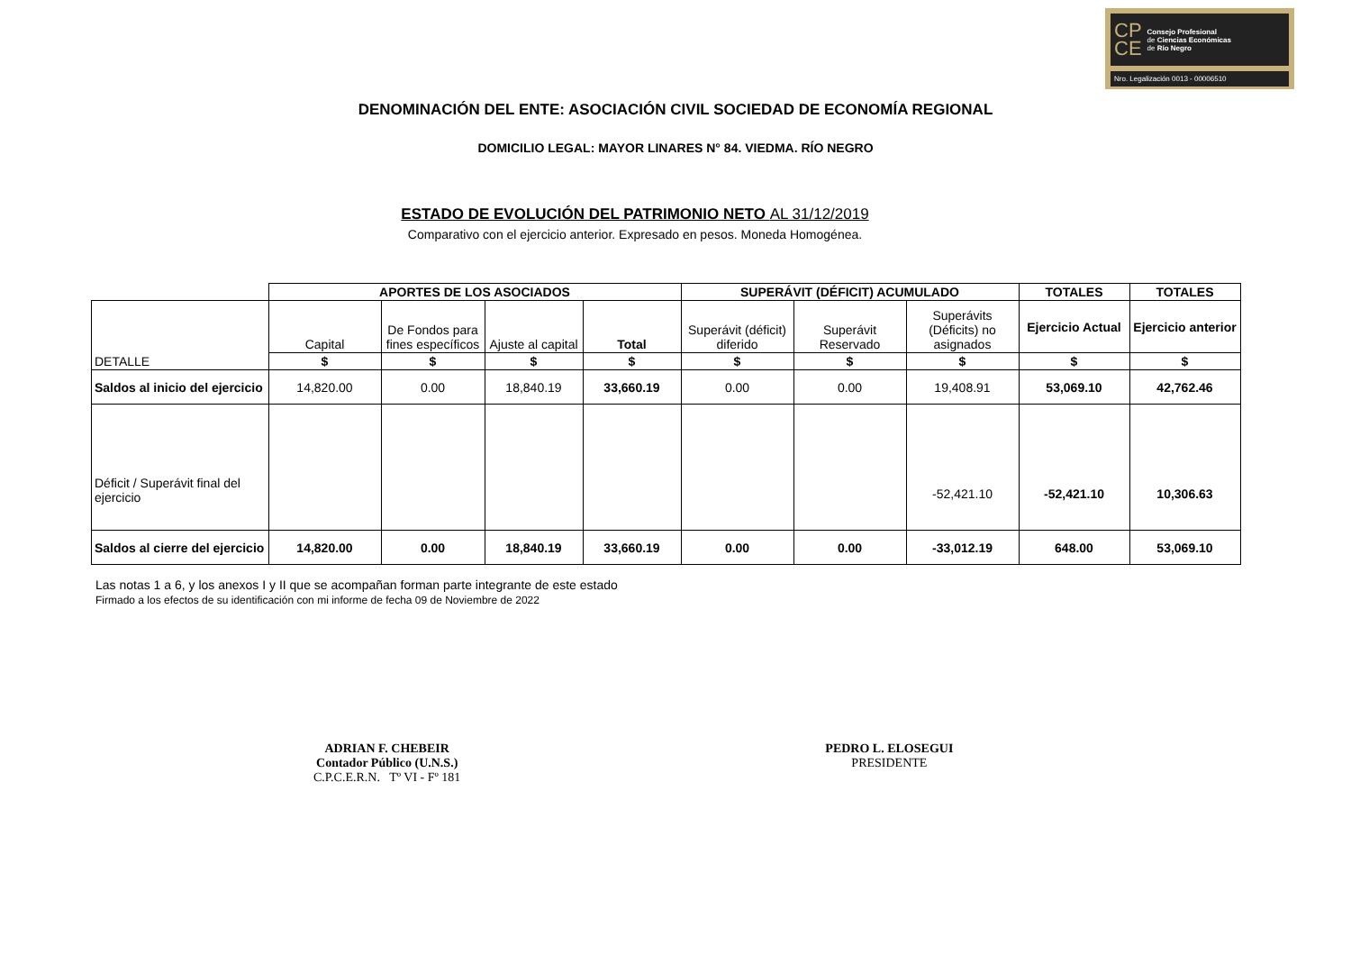CP
CE
Consejo Profesional
de Ciencias Económicas
de Río Negro
Nro. Legalización 0013 - 00006510
DENOMINACIÓN DEL ENTE: ASOCIACIÓN CIVIL SOCIEDAD DE ECONOMÍA REGIONAL
DOMICILIO LEGAL: MAYOR LINARES N° 84. VIEDMA. RÍO NEGRO
ESTADO DE EVOLUCIÓN DEL PATRIMONIO NETO AL 31/12/2019
Comparativo con el ejercicio anterior. Expresado en pesos. Moneda Homogénea.
| | APORTES DE LOS ASOCIADOS | | | | SUPERÁVIT (DÉFICIT) ACUMULADO | | | TOTALES | TOTALES |
| DETALLE | Capital | De Fondos para fines específicos | Ajuste al capital | Total | Superávit (déficit) diferido | Superávit Reservado | Superávits (Déficits) no asignados | Ejercicio Actual | Ejercicio anterior |
| | $ | $ | $ | $ | $ | $ | $ | $ | $ |
| Saldos al inicio del ejercicio | 14,820.00 | 0.00 | 18,840.19 | 33,660.19 | 0.00 | 0.00 | 19,408.91 | 53,069.10 | 42,762.46 |
| Déficit / Superávit final del ejercicio | | | | | | | -52,421.10 | -52,421.10 | 10,306.63 |
| Saldos al cierre del ejercicio | 14,820.00 | 0.00 | 18,840.19 | 33,660.19 | 0.00 | 0.00 | -33,012.19 | 648.00 | 53,069.10 |
Las notas 1 a 6, y los anexos I y II que se acompañan forman parte integrante de este estado
Firmado a los efectos de su identificación con mi informe de fecha 09 de Noviembre de 2022
ADRIAN F. CHEBEIR
Contador Público (U.N.S.)
C.P.C.E.R.N. Tº VI - Fº 181
PEDRO L. ELOSEGUI
PRESIDENTE